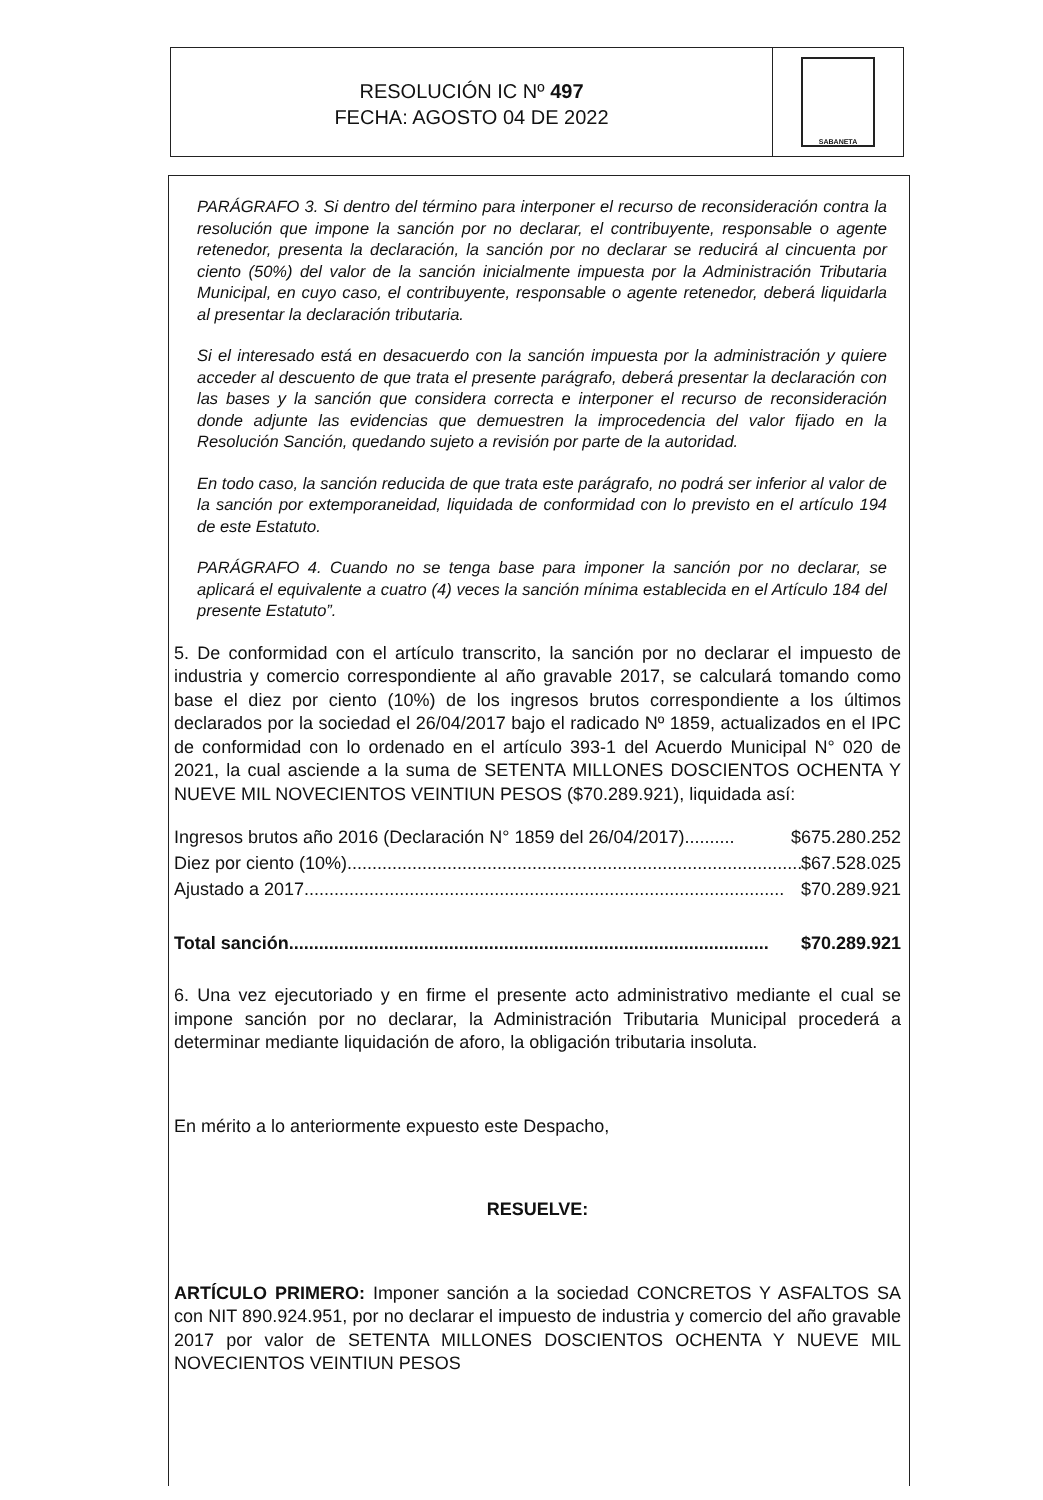RESOLUCIÓN IC Nº 497
FECHA: AGOSTO 04 DE 2022
SABANETA
PARÁGRAFO 3. Si dentro del término para interponer el recurso de reconsideración contra la resolución que impone la sanción por no declarar, el contribuyente, responsable o agente retenedor, presenta la declaración, la sanción por no declarar se reducirá al cincuenta por ciento (50%) del valor de la sanción inicialmente impuesta por la Administración Tributaria Municipal, en cuyo caso, el contribuyente, responsable o agente retenedor, deberá liquidarla al presentar la declaración tributaria.
Si el interesado está en desacuerdo con la sanción impuesta por la administración y quiere acceder al descuento de que trata el presente parágrafo, deberá presentar la declaración con las bases y la sanción que considera correcta e interponer el recurso de reconsideración donde adjunte las evidencias que demuestren la improcedencia del valor fijado en la Resolución Sanción, quedando sujeto a revisión por parte de la autoridad.
En todo caso, la sanción reducida de que trata este parágrafo, no podrá ser inferior al valor de la sanción por extemporaneidad, liquidada de conformidad con lo previsto en el artículo 194 de este Estatuto.
PARÁGRAFO 4. Cuando no se tenga base para imponer la sanción por no declarar, se aplicará el equivalente a cuatro (4) veces la sanción mínima establecida en el Artículo 184 del presente Estatuto”.
5. De conformidad con el artículo transcrito, la sanción por no declarar el impuesto de industria y comercio correspondiente al año gravable 2017, se calculará tomando como base el diez por ciento (10%) de los ingresos brutos correspondiente a los últimos declarados por la sociedad el 26/04/2017 bajo el radicado Nº 1859, actualizados en el IPC de conformidad con lo ordenado en el artículo 393-1 del Acuerdo Municipal N° 020 de 2021, la cual asciende a la suma de SETENTA MILLONES DOSCIENTOS OCHENTA Y NUEVE MIL NOVECIENTOS VEINTIUN PESOS ($70.289.921), liquidada así:
Ingresos brutos año 2016 (Declaración N° 1859 del 26/04/2017).......... $675.280.252
Diez por ciento (10%)................................................................................................ $67.528.025
Ajustado a 2017 ................................................................................................ $70.289.921
Total sanción................................................................................................ $70.289.921
6. Una vez ejecutoriado y en firme el presente acto administrativo mediante el cual se impone sanción por no declarar, la Administración Tributaria Municipal procederá a determinar mediante liquidación de aforo, la obligación tributaria insoluta.
En mérito a lo anteriormente expuesto este Despacho,
RESUELVE:
ARTÍCULO PRIMERO: Imponer sanción a la sociedad CONCRETOS Y ASFALTOS SA con NIT 890.924.951, por no declarar el impuesto de industria y comercio del año gravable 2017 por valor de SETENTA MILLONES DOSCIENTOS OCHENTA Y NUEVE MIL NOVECIENTOS VEINTIUN PESOS